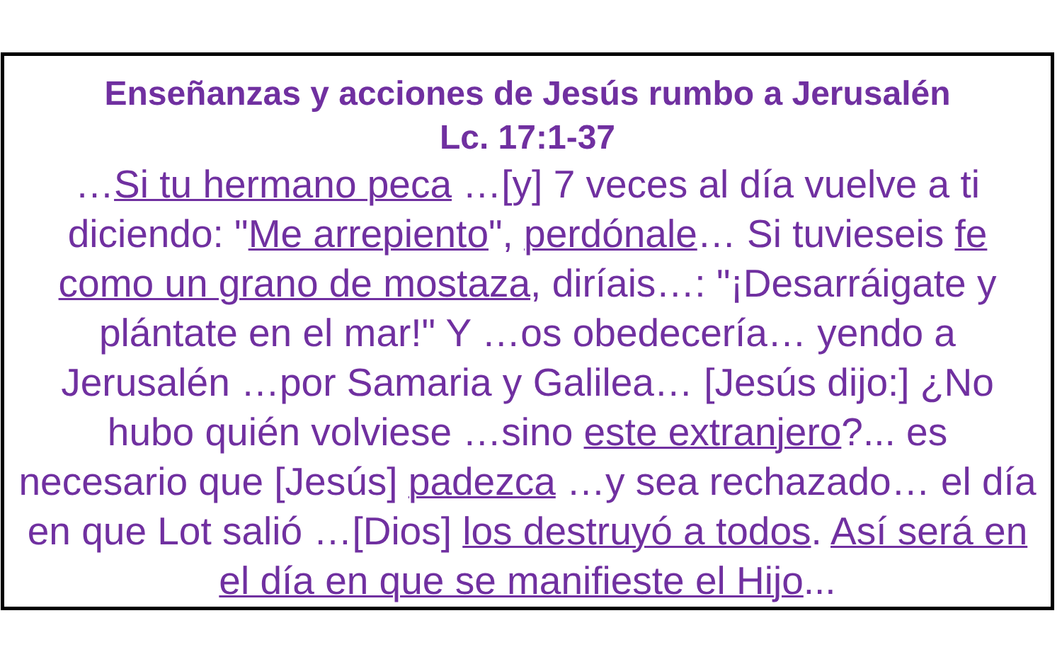Enseñanzas y acciones de Jesús rumbo a Jerusalén
Lc. 17:1-37
…Si tu hermano peca …[y] 7 veces al día vuelve a ti diciendo: "Me arrepiento", perdónale… Si tuvieseis fe como un grano de mostaza, diríais…: "¡Desarráigate y plántate en el mar!" Y …os obedecería… yendo a Jerusalén …por Samaria y Galilea… [Jesús dijo:] ¿No hubo quién volviese …sino este extranjero?... es necesario que [Jesús] padezca …y sea rechazado… el día en que Lot salió …[Dios] los destruyó a todos. Así será en el día en que se manifieste el Hijo...